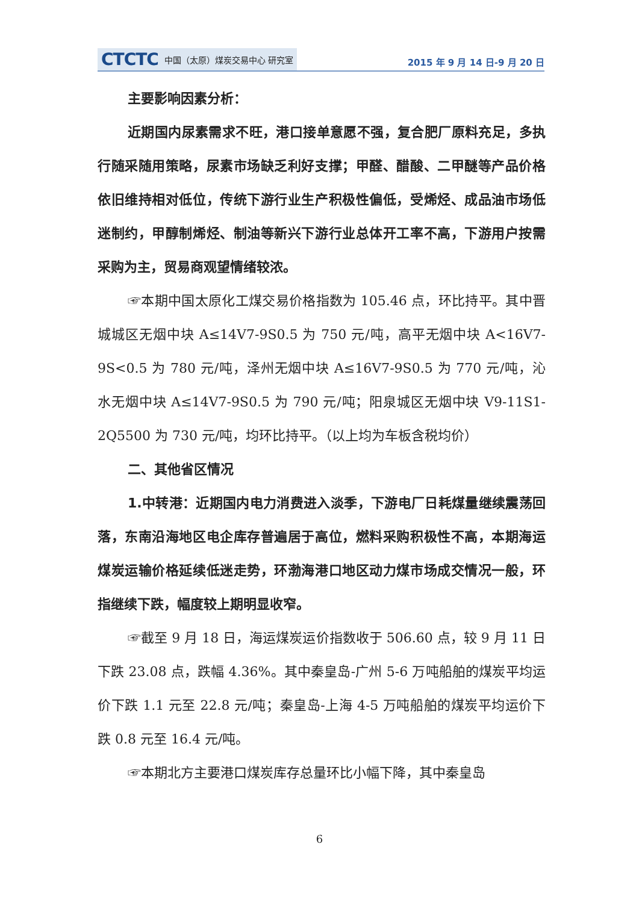CTCTC 中国（太原）煤炭交易中心 研究室
2015 年 9 月 14 日-9 月 20 日
主要影响因素分析：
近期国内尿素需求不旺，港口接单意愿不强，复合肥厂原料充足，多执行随采随用策略，尿素市场缺乏利好支撑；甲醛、醋酸、二甲醚等产品价格依旧维持相对低位，传统下游行业生产积极性偏低，受烯烃、成品油市场低迷制约，甲醇制烯烃、制油等新兴下游行业总体开工率不高，下游用户按需采购为主，贸易商观望情绪较浓。
☞本期中国太原化工煤交易价格指数为 105.46 点，环比持平。其中晋城城区无烟中块 A≤14V7-9S0.5 为 750 元/吨，高平无烟中块 A<16V7-9S<0.5 为 780 元/吨，泽州无烟中块 A≤16V7-9S0.5 为 770 元/吨，沁水无烟中块 A≤14V7-9S0.5 为 790 元/吨；阳泉城区无烟中块 V9-11S1-2Q5500 为 730 元/吨，均环比持平。（以上均为车板含税均价）
二、其他省区情况
1.中转港：近期国内电力消费进入淡季，下游电厂日耗煤量继续震荡回落，东南沿海地区电企库存普遍居于高位，燃料采购积极性不高，本期海运煤炭运输价格延续低迷走势，环渤海港口地区动力煤市场成交情况一般，环指继续下跌，幅度较上期明显收窄。
☞截至 9 月 18 日，海运煤炭运价指数收于 506.60 点，较 9 月 11 日下跌 23.08 点，跌幅 4.36%。其中秦皇岛-广州 5-6 万吨船舶的煤炭平均运价下跌 1.1 元至 22.8 元/吨；秦皇岛-上海 4-5 万吨船舶的煤炭平均运价下跌 0.8 元至 16.4 元/吨。
☞本期北方主要港口煤炭库存总量环比小幅下降，其中秦皇岛
6